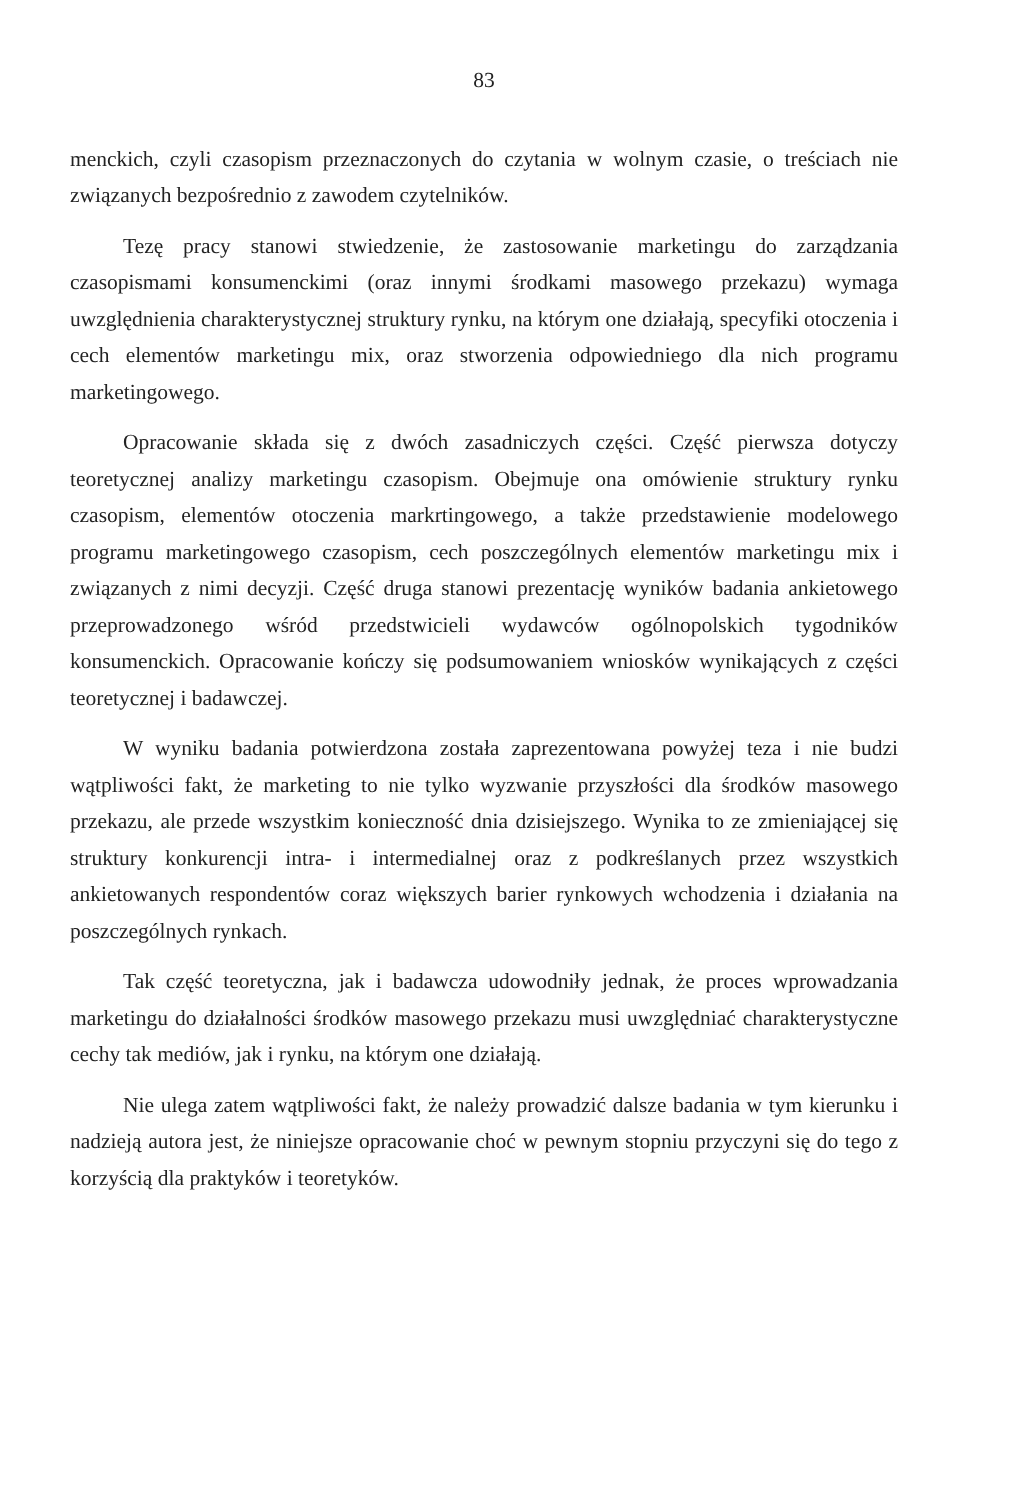83
menckich, czyli czasopism przeznaczonych do czytania w wolnym czasie, o treściach nie związanych bezpośrednio z zawodem czytelników.
Tezę pracy stanowi stwiedzenie, że zastosowanie marketingu do zarządzania czasopismami konsumenckimi (oraz innymi środkami masowego przekazu) wymaga uwzględnienia charakterystycznej struktury rynku, na którym one działają, specyfiki otoczenia i cech elementów marketingu mix, oraz stworzenia odpowiedniego dla nich programu marketingowego.
Opracowanie składa się z dwóch zasadniczych części. Część pierwsza dotyczy teoretycznej analizy marketingu czasopism. Obejmuje ona omówienie struktury rynku czasopism, elementów otoczenia markrtingowego, a także przedstawienie modelowego programu marketingowego czasopism, cech poszczególnych elementów marketingu mix i związanych z nimi decyzji. Część druga stanowi prezentację wyników badania ankietowego przeprowadzonego wśród przedstwicieli wydawców ogólnopolskich tygodników konsumenckich. Opracowanie kończy się podsumowaniem wniosków wynikających z części teoretycznej i badawczej.
W wyniku badania potwierdzona została zaprezentowana powyżej teza i nie budzi wątpliwości fakt, że marketing to nie tylko wyzwanie przyszłości dla środków masowego przekazu, ale przede wszystkim konieczność dnia dzisiejszego. Wynika to ze zmieniającej się struktury konkurencji intra- i intermedialnej oraz z podkreślanych przez wszystkich ankietowanych respondentów coraz większych barier rynkowych wchodzenia i działania na poszczególnych rynkach.
Tak część teoretyczna, jak i badawcza udowodniły jednak, że proces wprowadzania marketingu do działalności środków masowego przekazu musi uwzględniać charakterystyczne cechy tak mediów, jak i rynku, na którym one działają.
Nie ulega zatem wątpliwości fakt, że należy prowadzić dalsze badania w tym kierunku i nadzieją autora jest, że niniejsze opracowanie choć w pewnym stopniu przyczyni się do tego z korzyścią dla praktyków i teoretyków.